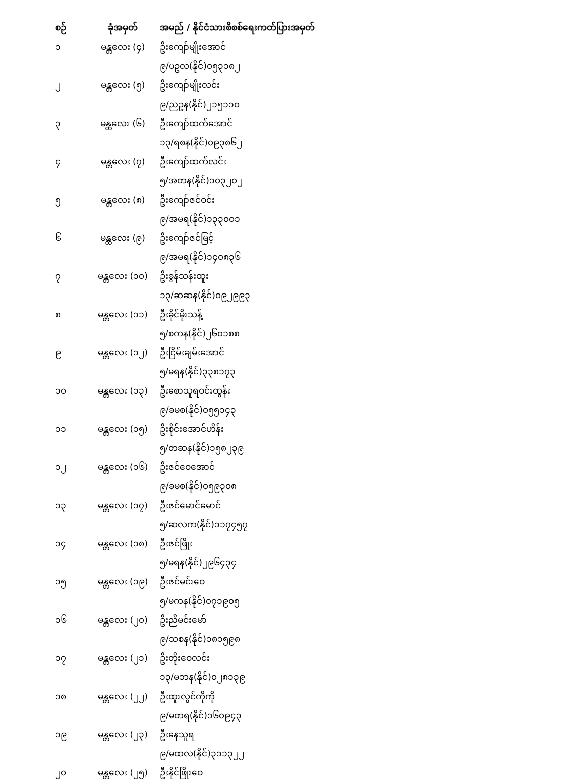| စဉ် | ခုံအမှတ် | အမည် / နိုင်ငံသားစိစစ်ရေးကတ်ပြားအမှတ် |
| --- | --- | --- |
| ၁ | မန္တလေး (၄) | ဦးကျော်မျိုးအောင် |
| | | ၉/ပဥလ(နိုင်)၀၅၃၁၈၂ |
| ၂ | မန္တလေး (၅) | ဦးကျော်မျိုးလင်း |
| | | ၉/ညဥန(နိုင်)၂၁၅၁၁၀ |
| ၃ | မန္တလေး (၆) | ဦးကျော်ထက်အောင် |
| | | ၁၃/ရစန(နိုင်)၀၉၃၈၆၂ |
| ၄ | မန္တလေး (၇) | ဦးကျော်ထက်လင်း |
| | | ၅/အတန(နိုင်)၁၀၃၂၀၂ |
| ၅ | မန္တလေး (၈) | ဦးကျော်ဇင်ဝင်း |
| | | ၉/အမရ(နိုင်)၁၃၃၀၀၁ |
| ၆ | မန္တလေး (၉) | ဦးကျော်ဇင်မြင့် |
| | | ၉/အမရ(နိုင်)၁၄၀၈၃၆ |
| ၇ | မန္တလေး (၁၀) | ဦးခွန်သန်းထူး |
| | | ၁၃/ဆဆန(နိုင်)၀၉၂၉၉၃ |
| ၈ | မန္တလေး (၁၁) | ဦးခိုင်မိုးသန့် |
| | | ၅/စကန(နိုင်)၂၆၀၁၈၈ |
| ၉ | မန္တလေး (၁၂) | ဦးငြိမ်းချမ်းအောင် |
| | | ၅/မရန(နိုင်)၃၃၈၁၇၃ |
| ၁၀ | မန္တလေး (၁၃) | ဦးစောသူရဝင်းထွန်း |
| | | ၉/ခမစ(နိုင်)၀၅၅၁၄၃ |
| ၁၁ | မန္တလေး (၁၅) | ဦးစိုင်းအောင်ဟိန်း |
| | | ၅/တဆန(နိုင်)၁၅၈၂၃၉ |
| ၁၂ | မန္တလေး (၁၆) | ဦးဇင်ဝေအောင် |
| | | ၉/ခမစ(နိုင်)၀၅၉၃၀၈ |
| ၁၃ | မန္တလေး (၁၇) | ဦးဇင်မောင်မောင် |
| | | ၅/ဆလက(နိုင်)၁၁၇၄၅၇ |
| ၁၄ | မန္တလေး (၁၈) | ဦးဇင်ဖြိုး |
| | | ၅/မရန(နိုင်)၂၉၆၄၃၄ |
| ၁၅ | မန္တလေး (၁၉) | ဦးဇင်မင်းဝေ |
| | | ၅/မကန(နိုင်)၀၇၁၉၀၅ |
| ၁၆ | မန္တလေး (၂၀) | ဦးညီမင်းမော် |
| | | ၉/သစန(နိုင်)၁၈၁၅၉၈ |
| ၁၇ | မန္တလေး (၂၁) | ဦးတိုးဝေလင်း |
| | | ၁၃/မဘန(နိုင်)၀၂၈၁၃၉ |
| ၁၈ | မန္တလေး (၂၂) | ဦးထူးလွင်ကိုကို |
| | | ၉/မတရ(နိုင်)၁၆၀၉၄၃ |
| ၁၉ | မန္တလေး (၂၃) | ဦးနေသူရ |
| | | ၉/မထလ(နိုင်)၃၁၁၃၂၂ |
| ၂၀ | မန္တလေး (၂၅) | ဦးနိုင်ဖြိုးဝေ |